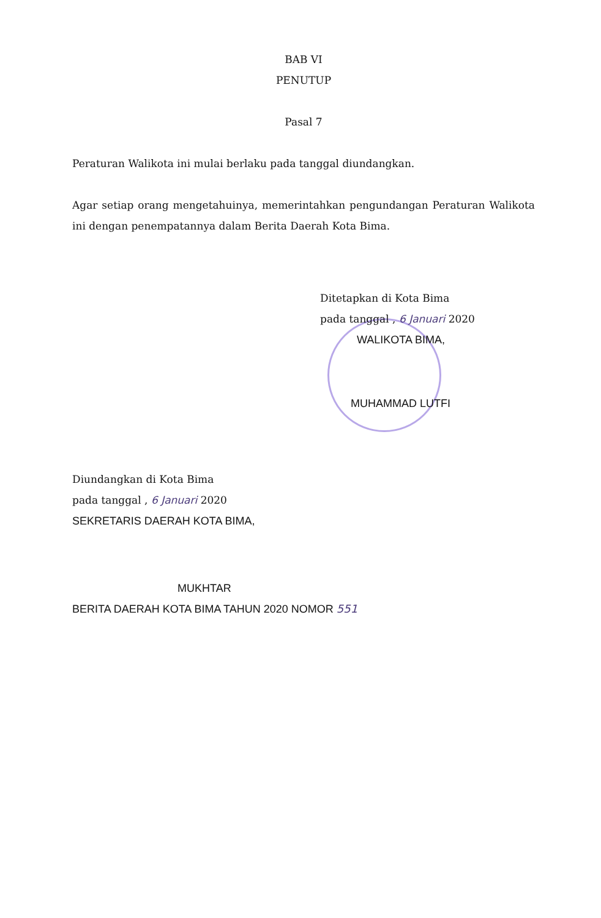BAB VI
PENUTUP
Pasal 7
Peraturan Walikota ini mulai berlaku pada tanggal diundangkan.
Agar setiap orang mengetahuinya, memerintahkan pengundangan Peraturan Walikota ini dengan penempatannya dalam Berita Daerah Kota Bima.
Ditetapkan di Kota Bima
pada tanggal , 6 Januari 2020
WALIKOTA BIMA,
MUHAMMAD LUTFI
Diundangkan di Kota Bima
pada tanggal , 6 Januari 2020
SEKRETARIS DAERAH KOTA BIMA,
MUKHTAR
BERITA DAERAH KOTA BIMA TAHUN 2020 NOMOR 551